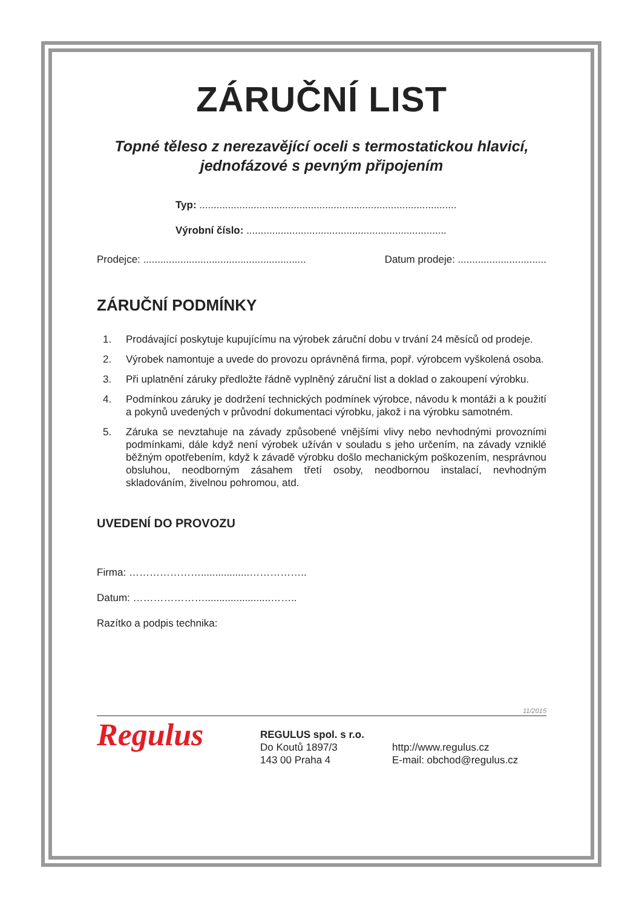ZÁRUČNÍ LIST
Topné těleso z nerezavějící oceli s termostatickou hlavicí,
jednofázové s pevným připojením
Typ: ..........................................................................................
Výrobní číslo: ......................................................................
Prodejce: ......................................................... Datum prodeje: ...............................
ZÁRUČNÍ PODMÍNKY
1. Prodávající poskytuje kupujícímu na výrobek záruční dobu v trvání 24 měsíců od prodeje.
2. Výrobek namontuje a uvede do provozu oprávněná firma, popř. výrobcem vyškolená osoba.
3. Při uplatnění záruky předložte řádně vyplněný záruční list a doklad o zakoupení výrobku.
4. Podmínkou záruky je dodržení technických podmínek výrobce, návodu k montáži a k použití a pokynů uvedených v průvodní dokumentaci výrobku, jakož i na výrobku samotném.
5. Záruka se nevztahuje na závady způsobené vnějšími vlivy nebo nevhodnými provozními podmínkami, dále když není výrobek užíván v souladu s jeho určením, na závady vzniklé běžným opotřebením, když k závadě výrobku došlo mechanickým poškozením, nesprávnou obsluhou, neodborným zásahem třetí osoby, neodbornou instalací, nevhodným skladováním, živelnou pohromou, atd.
UVEDENÍ DO PROVOZU
Firma: ………………….................……………..
Datum: ………………….......................……..
Razítko a podpis technika:
11/2015
Regulus
REGULUS spol. s r.o.
Do Koutů 1897/3
143 00 Praha 4
http://www.regulus.cz
E-mail: obchod@regulus.cz